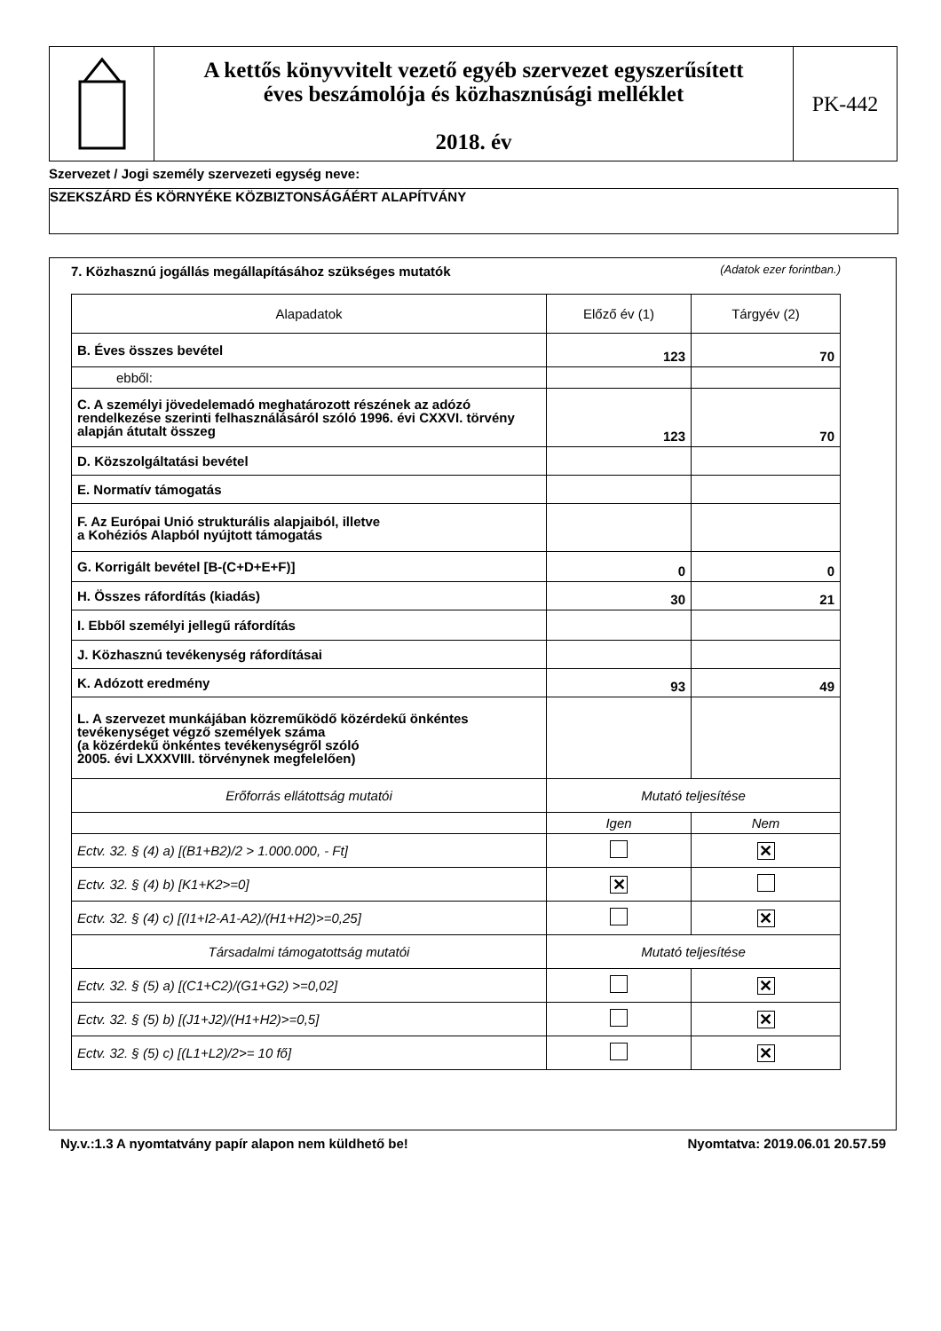A kettős könyvvitelt vezető egyéb szervezet egyszerűsített
éves beszámolója és közhasznúsági melléklet
2018. év
PK-442
Szervezet / Jogi személy szervezeti egység neve:
SZEKSZÁRD ÉS KÖRNYÉKE KÖZBIZTONSÁGÁÉRT ALAPÍTVÁNY
7. Közhasznú jogállás megállapításához szükséges mutatók
(Adatok ezer forintban.)
| Alapadatok | Előző év (1) | Tárgyév (2) |
| --- | --- | --- |
| B. Éves összes bevétel | 123 | 70 |
| ebből: | | |
| C. A személyi jövedelemadó meghatározott részének az adózó rendelkezése szerinti felhasználásáról szóló 1996. évi CXXVI. törvény alapján átutalt összeg | 123 | 70 |
| D. Közszolgáltatási bevétel | | |
| E. Normatív támogatás | | |
| F. Az Európai Unió strukturális alapjaiból, illetve a Kohéziós Alapból nyújtott támogatás | | |
| G. Korrigált bevétel [B-(C+D+E+F)] | 0 | 0 |
| H. Összes ráfordítás (kiadás) | 30 | 21 |
| I. Ebből személyi jellegű ráfordítás | | |
| J. Közhasznú tevékenység ráfordításai | | |
| K. Adózott eredmény | 93 | 49 |
| L. A szervezet munkájában közreműködő közérdekű önkéntes tevékenységet végző személyek száma (a közérdekű önkéntes tevékenységről szóló 2005. évi LXXXVIII. törvénynek megfelelően) | | |
| Erőforrás ellátottság mutatói | Mutató teljesítése | |
| | Igen | Nem |
| Ectv. 32. § (4) a) [(B1+B2)/2 > 1.000.000, - Ft] | | ✕ |
| Ectv. 32. § (4) b) [K1+K2>=0] | ✕ | |
| Ectv. 32. § (4) c) [(I1+I2-A1-A2)/(H1+H2)>=0,25] | | ✕ |
| Társadalmi támogatottság mutatói | Mutató teljesítése | |
| Ectv. 32. § (5) a) [(C1+C2)/(G1+G2) >=0,02] | | ✕ |
| Ectv. 32. § (5) b) [(J1+J2)/(H1+H2)>=0,5] | | ✕ |
| Ectv. 32. § (5) c) [(L1+L2)/2>= 10 fő] | | ✕ |
Ny.v.:1.3 A nyomtatvány papír alapon nem küldhető be! Nyomtatva: 2019.06.01 20.57.59